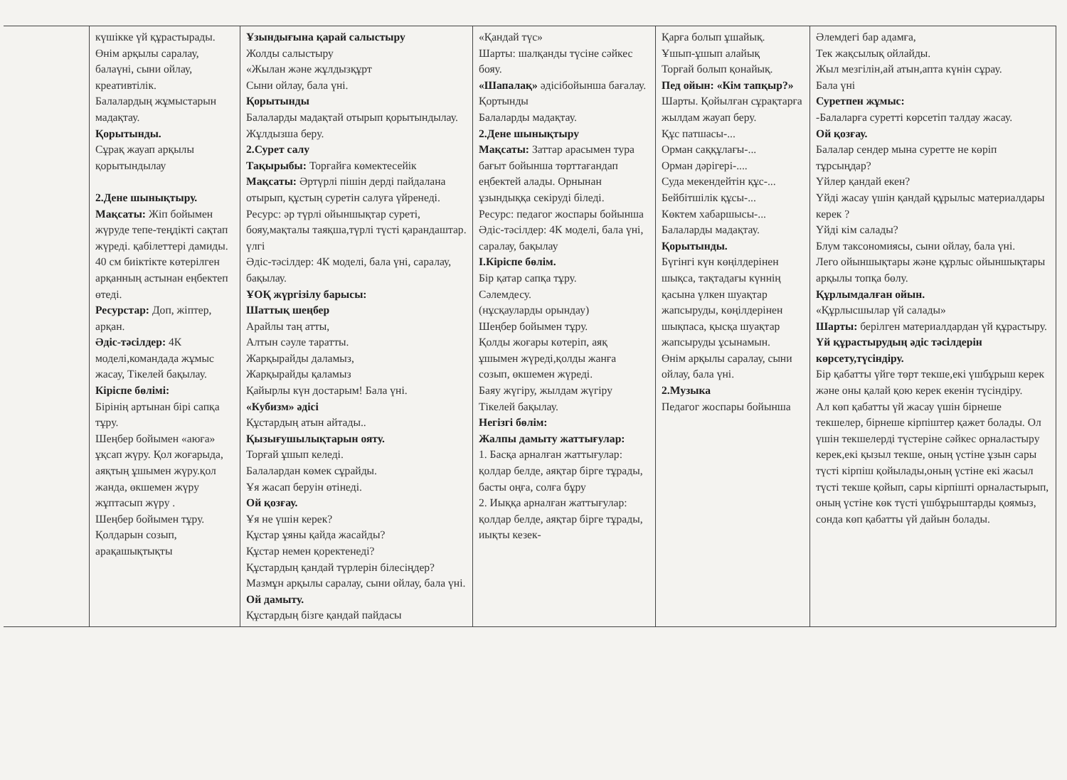| | күшікке үй құрастырады. Өнім арқылы саралау, балаүні, сыни ойлау, креативтілік. Балалардың жұмыстарын мадақтау. Қорытынды. Сұрақ жауап арқылы қорытындылау 2.Дене шынықтыру. Мақсаты: Жіп бойымен жүруде тепе-теңдікті сақтап жүреді. қабілеттері дамиды. 40 см биіктікте көтерілген арқанның астынан еңбектеп өтеді. Ресурстар: Доп, жіптер, арқан. Әдіс-тәсілдер: 4К моделі,командада жұмыс жасау, Тікелей бақылау. Кіріспе бөлімі: Бірінің артынан бірі сапқа тұру. Шеңбер бойымен «аюға» ұқсап жүру. Қол жоғарыда, аяқтың ұшымен жүру.қол жанда, өкшемен жүру жұптасып жүру . Шеңбер бойымен тұру. Қолдарын созып, арақашықтықты | Ұзындығына қарай салыстыру Жолды салыстыру «Жылан және жұлдызқұрт Сыни ойлау, бала үні. Қорытынды Балаларды мадақтай отырып қорытындылау. Жұлдызша беру. 2.Сурет салу Тақырыбы: Торғайға көмектесейік Мақсаты: Әртүрлі пішін дерді пайдалана отырып, құстың суретін салуға үйренеді. Ресурс: әр түрлі ойыншықтар суреті, бояу,мақталы таяқша,түрлі түсті қарандаштар. үлгі Әдіс-тәсілдер: 4К моделі, бала үні, саралау, бақылау. ҰОҚ жүргізілу барысы: Шаттық шеңбер Арайлы таң атты, Алтын сәуле таратты. Жарқырайды даламыз, Жарқырайды қаламыз Қайырлы күн достарым! Бала үні. «Кубизм» әдісі Құстардың атын айтады.. Қызығушылықтарын ояту. Торғай ұшып келеді. Балалардан көмек сұрайды. Ұя жасап беруін өтінеді. Ой қозғау. Ұя не үшін керек? Құстар ұяны қайда жасайды? Құстар немен қоректенеді? Құстардың қандай түрлерін білесіңдер? Мазмұн арқылы саралау, сыни ойлау, бала үні. Ой дамыту. Құстардың бізге қандай пайдасы | «Қандай түс» Шарты: шалқанды түсіне сәйкес бояу. «Шапалақ» әдісібойынша бағалау. Қортынды Балаларды мадақтау. 2.Дене шынықтыру Мақсаты: Заттар арасымен тура бағыт бойынша төрттағандап еңбектей алады. Орнынан ұзындыққа секіруді біледі. Ресурс: педагог жоспары бойынша Әдіс-тәсілдер: 4К моделі, бала үні, саралау, бақылау I.Кіріспе бөлім. Бір қатар сапқа тұру. Сәлемдесу. (нұсқауларды орындау) Шеңбер бойымен тұру. Қолды жоғары көтеріп, аяқ ұшымен жүреді,қолды жанға созып, өкшемен жүреді. Баяу жүгіру, жылдам жүгіру Тікелей бақылау. Негізгі бөлім: Жалпы дамыту жаттығулар: 1. Басқа арналған жаттығулар: қолдар белде, аяқтар бірге тұрады, басты оңға, солға бұру 2. Иыққа арналған жаттығулар: қолдар белде, аяқтар бірге тұрады, иықты кезек- | Қарға болып ұшайық. Ұшып-ұшып алайық Торғай болып қонайық. Пед ойын: «Кім тапқыр?» Шарты. Қойылған сұрақтарға жылдам жауап беру. Құс патшасы-... Орман саққұлағы-... Орман дәрігері-.... Суда мекендейтін құс-... Бейбітшілік құсы-... Көктем хабаршысы-... Балаларды мадақтау. Қорытынды. Бүгінгі күн көңілдерінен шықса, тақтадағы күннің қасына үлкен шуақтар жапсыруды, көңілдерінен шықпаса, қысқа шуақтар жапсыруды ұсынамын. Өнім арқылы саралау, сыни ойлау, бала үні. 2.Музыка Педагог жоспары бойынша | Әлемдегі бар адамға, Тек жақсылық ойлайды. Жыл мезгілін,ай атын,апта күнін сұрау. Бала үні Суретпен жұмыс: -Балаларға суретті көрсетіп талдау жасау. Ой қозғау. Балалар сендер мына суретте не көріп тұрсыңдар? Үйлер қандай екен? Үйді жасау үшін қандай құрылыс материалдары керек ? Үйді кім салады? Блум таксономиясы, сыни ойлау, бала үні. Лего ойыншықтары және құрлыс ойыншықтары арқылы топқа бөлу. Құрлымдалған ойын. «Құрлысшылар үй салады» Шарты: берілген материалдардан үй құрастыру. Үй құрастырудың әдіс тәсілдерін көрсету,түсіндіру. Бір қабатты үйге төрт текше,екі үшбұрыш керек және оны қалай қою керек екенін түсіндіру. Ал көп қабатты үй жасау үшін бірнеше текшелер, бірнеше кірпіштер қажет болады. Ол үшін текшелерді түстеріне сәйкес орналастыру керек,екі қызыл текше, оның үстіне ұзын сары түсті кірпіш қойылады,оның үстіне екі жасыл түсті текше қойып, сары кірпішті орналастырып, оның үстіне көк түсті үшбұрыштарды қоямыз, сонда көп қабатты үй дайын болады. |